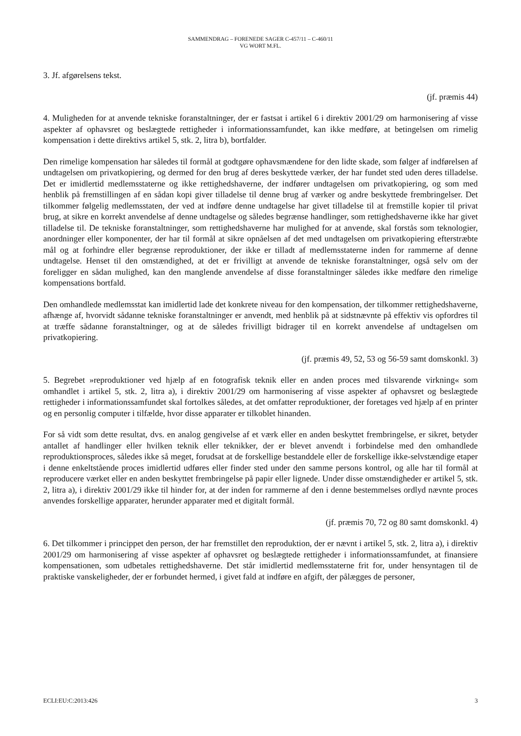SAMMENDRAG – FORENEDE SAGER C-457/11 – C-460/11
VG WORT M.FL.
3. Jf. afgørelsens tekst.
(jf. præmis 44)
4. Muligheden for at anvende tekniske foranstaltninger, der er fastsat i artikel 6 i direktiv 2001/29 om harmonisering af visse aspekter af ophavsret og beslægtede rettigheder i informationssamfundet, kan ikke medføre, at betingelsen om rimelig kompensation i dette direktivs artikel 5, stk. 2, litra b), bortfalder.
Den rimelige kompensation har således til formål at godtgøre ophavsmændene for den lidte skade, som følger af indførelsen af undtagelsen om privatkopiering, og dermed for den brug af deres beskyttede værker, der har fundet sted uden deres tilladelse. Det er imidlertid medlemsstaterne og ikke rettighedshaverne, der indfører undtagelsen om privatkopiering, og som med henblik på fremstillingen af en sådan kopi giver tilladelse til denne brug af værker og andre beskyttede frembringelser. Det tilkommer følgelig medlemsstaten, der ved at indføre denne undtagelse har givet tilladelse til at fremstille kopier til privat brug, at sikre en korrekt anvendelse af denne undtagelse og således begrænse handlinger, som rettighedshaverne ikke har givet tilladelse til. De tekniske foranstaltninger, som rettighedshaverne har mulighed for at anvende, skal forstås som teknologier, anordninger eller komponenter, der har til formål at sikre opnåelsen af det med undtagelsen om privatkopiering efterstræbte mål og at forhindre eller begrænse reproduktioner, der ikke er tilladt af medlemsstaterne inden for rammerne af denne undtagelse. Henset til den omstændighed, at det er frivilligt at anvende de tekniske foranstaltninger, også selv om der foreligger en sådan mulighed, kan den manglende anvendelse af disse foranstaltninger således ikke medføre den rimelige kompensations bortfald.
Den omhandlede medlemsstat kan imidlertid lade det konkrete niveau for den kompensation, der tilkommer rettighedshaverne, afhænge af, hvorvidt sådanne tekniske foranstaltninger er anvendt, med henblik på at sidstnævnte på effektiv vis opfordres til at træffe sådanne foranstaltninger, og at de således frivilligt bidrager til en korrekt anvendelse af undtagelsen om privatkopiering.
(jf. præmis 49, 52, 53 og 56-59 samt domskonkl. 3)
5. Begrebet »reproduktioner ved hjælp af en fotografisk teknik eller en anden proces med tilsvarende virkning« som omhandlet i artikel 5, stk. 2, litra a), i direktiv 2001/29 om harmonisering af visse aspekter af ophavsret og beslægtede rettigheder i informationssamfundet skal fortolkes således, at det omfatter reproduktioner, der foretages ved hjælp af en printer og en personlig computer i tilfælde, hvor disse apparater er tilkoblet hinanden.
For så vidt som dette resultat, dvs. en analog gengivelse af et værk eller en anden beskyttet frembringelse, er sikret, betyder antallet af handlinger eller hvilken teknik eller teknikker, der er blevet anvendt i forbindelse med den omhandlede reproduktionsproces, således ikke så meget, forudsat at de forskellige bestanddele eller de forskellige ikke-selvstændige etaper i denne enkeltstående proces imidlertid udføres eller finder sted under den samme persons kontrol, og alle har til formål at reproducere værket eller en anden beskyttet frembringelse på papir eller lignede. Under disse omstændigheder er artikel 5, stk. 2, litra a), i direktiv 2001/29 ikke til hinder for, at der inden for rammerne af den i denne bestemmelses ordlyd nævnte proces anvendes forskellige apparater, herunder apparater med et digitalt formål.
(jf. præmis 70, 72 og 80 samt domskonkl. 4)
6. Det tilkommer i princippet den person, der har fremstillet den reproduktion, der er nævnt i artikel 5, stk. 2, litra a), i direktiv 2001/29 om harmonisering af visse aspekter af ophavsret og beslægtede rettigheder i informationssamfundet, at finansiere kompensationen, som udbetales rettighedshaverne. Det står imidlertid medlemsstaterne frit for, under hensyntagen til de praktiske vanskeligheder, der er forbundet hermed, i givet fald at indføre en afgift, der pålægges de personer,
ECLI:EU:C:2013:426 3